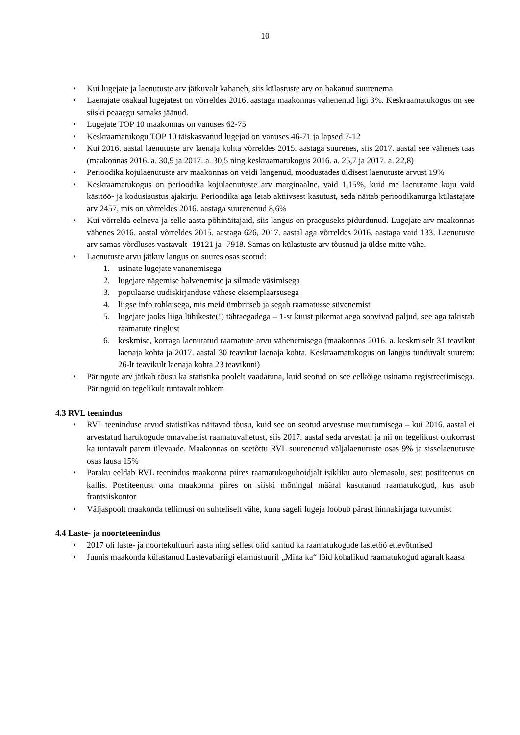10
• Kui lugejate ja laenutuste arv jätkuvalt kahaneb, siis külastuste arv on hakanud suurenema
• Laenajate osakaal lugejatest on võrreldes 2016. aastaga maakonnas vähenenud ligi 3%. Keskraamatukogus on see siiski peaaegu samaks jäänud.
• Lugejate TOP 10 maakonnas on vanuses 62-75
• Keskraamatukogu TOP 10 täiskasvanud lugejad on vanuses 46-71 ja lapsed 7-12
• Kui 2016. aastal laenutuste arv laenaja kohta võrreldes 2015. aastaga suurenes, siis 2017. aastal see vähenes taas (maakonnas 2016. a. 30,9 ja 2017. a. 30,5 ning keskraamatukogus 2016. a. 25,7 ja 2017. a. 22,8)
• Perioodika kojulaenutuste arv maakonnas on veidi langenud, moodustades üldisest laenutuste arvust 19%
• Keskraamatukogus on perioodika kojulaenutuste arv marginaalne, vaid 1,15%, kuid me laenutame koju vaid käsitöö- ja kodusisustus ajakirju. Perioodika aga leiab aktiivsest kasutust, seda näitab perioodikanurga külastajate arv 2457, mis on võrreldes 2016. aastaga suurenenud 8,6%
• Kui võrrelda eelneva ja selle aasta põhinäitajaid, siis langus on praeguseks pidurdunud. Lugejate arv maakonnas vähenes 2016. aastal võrreldes 2015. aastaga 626, 2017. aastal aga võrreldes 2016. aastaga vaid 133. Laenutuste arv samas võrdluses vastavalt -19121 ja -7918. Samas on külastuste arv tõusnud ja üldse mitte vähe.
• Laenutuste arvu jätkuv langus on suures osas seotud:
1. usinate lugejate vananemisega
2. lugejate nägemise halvenemise ja silmade väsimisega
3. populaarse uudiskirjanduse vähese eksemplaarsusega
4. liigse info rohkusega, mis meid ümbritseb ja segab raamatusse süvenemist
5. lugejate jaoks liiga lühikeste(!) tähtaegadega – 1-st kuust pikemat aega soovivad paljud, see aga takistab raamatute ringlust
6. keskmise, korraga laenutatud raamatute arvu vähenemisega (maakonnas 2016. a. keskmiselt 31 teavikut laenaja kohta ja 2017. aastal 30 teavikut laenaja kohta. Keskraamatukogus on langus tunduvalt suurem: 26-lt teavikult laenaja kohta 23 teavikuni)
• Päringute arv jätkab tõusu ka statistika poolelt vaadatuna, kuid seotud on see eelkõige usinama registreerimisega. Päringuid on tegelikult tuntavalt rohkem
4.3 RVL teenindus
• RVL teeninduse arvud statistikas näitavad tõusu, kuid see on seotud arvestuse muutumisega – kui 2016. aastal ei arvestatud harukogude omavahelist raamatuvahetust, siis 2017. aastal seda arvestati ja nii on tegelikust olukorrast ka tuntavalt parem ülevaade. Maakonnas on seetõttu RVL suurenenud väljalaenutuste osas 9% ja sisselaenutuste osas lausa 15%
• Paraku eeldab RVL teenindus maakonna piires raamatukoguhoidjalt isikliku auto olemasolu, sest postiteenus on kallis. Postiteenust oma maakonna piires on siiski mõningal määral kasutanud raamatukogud, kus asub frantsiiskontor
• Väljaspoolt maakonda tellimusi on suhteliselt vähe, kuna sageli lugeja loobub pärast hinnakirjaga tutvumist
4.4 Laste- ja noorteteenindus
• 2017 oli laste- ja noortekultuuri aasta ning sellest olid kantud ka raamatukogude lastetöö ettevõtmised
• Juunis maakonda külastanud Lastevabariigi elamustuuril „Mina ka“ lõid kohalikud raamatukogud agaralt kaasa